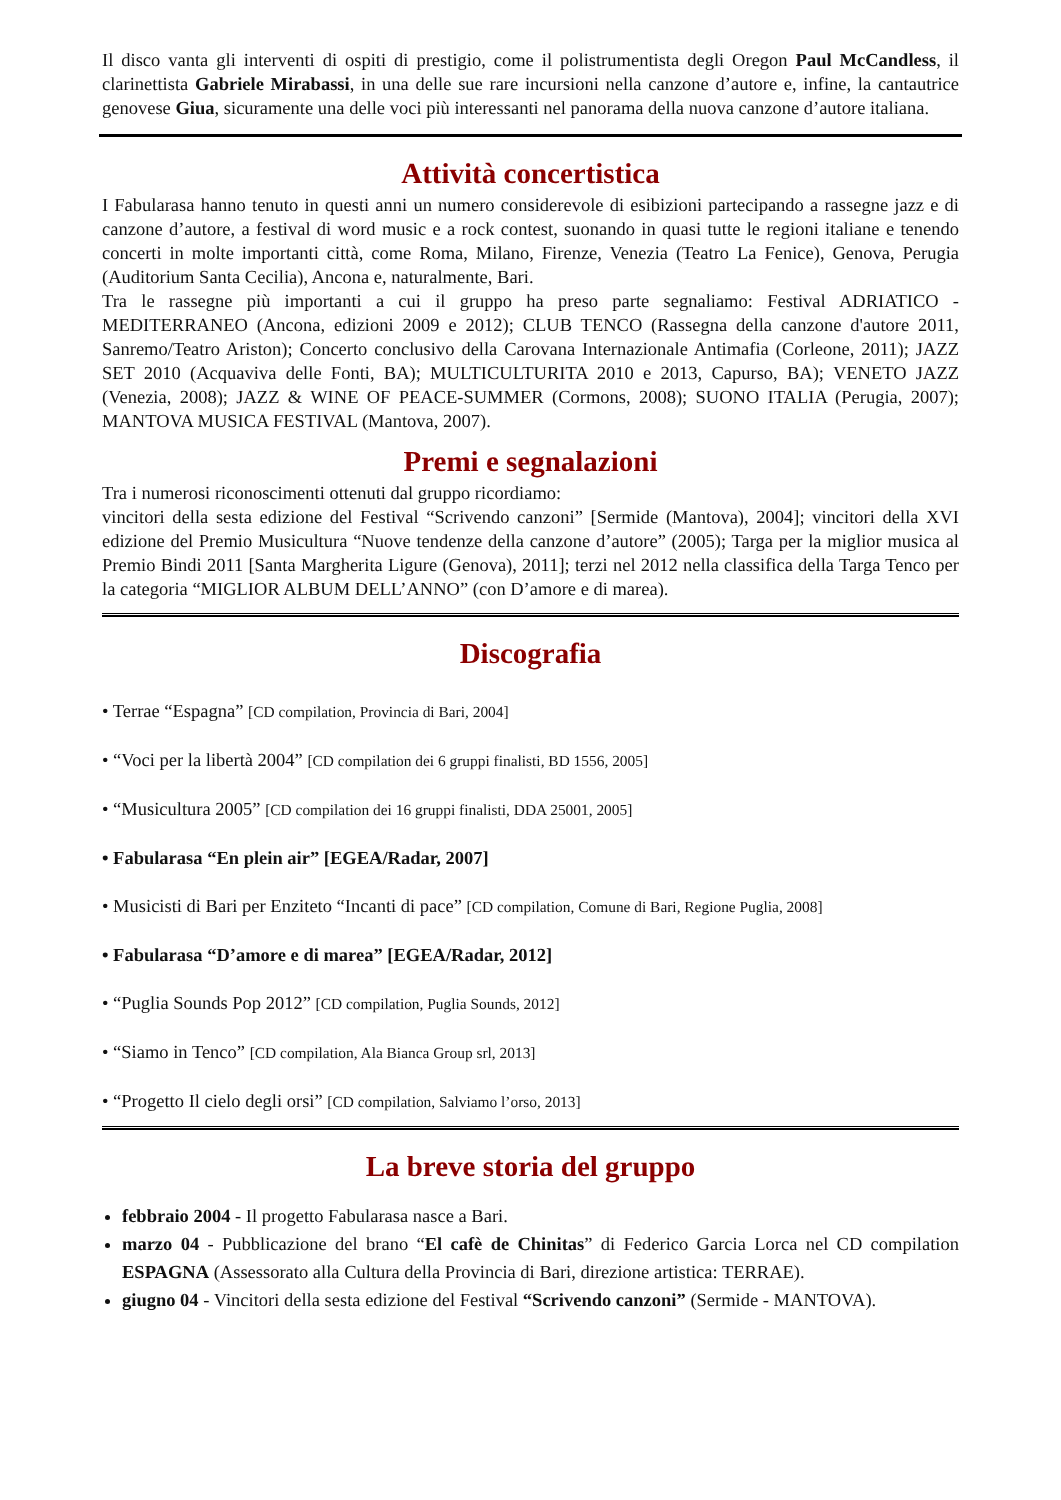Il disco vanta gli interventi di ospiti di prestigio, come il polistrumentista degli Oregon Paul McCandless, il clarinettista Gabriele Mirabassi, in una delle sue rare incursioni nella canzone d’autore e, infine, la cantautrice genovese Giua, sicuramente una delle voci più interessanti nel panorama della nuova canzone d’autore italiana.
Attività concertistica
I Fabularasa hanno tenuto in questi anni un numero considerevole di esibizioni partecipando a rassegne jazz e di canzone d’autore, a festival di word music e a rock contest, suonando in quasi tutte le regioni italiane e tenendo concerti in molte importanti città, come Roma, Milano, Firenze, Venezia (Teatro La Fenice), Genova, Perugia (Auditorium Santa Cecilia), Ancona e, naturalmente, Bari.
Tra le rassegne più importanti a cui il gruppo ha preso parte segnaliamo: Festival ADRIATICO - MEDITERRANEO (Ancona, edizioni 2009 e 2012); CLUB TENCO (Rassegna della canzone d'autore 2011, Sanremo/Teatro Ariston); Concerto conclusivo della Carovana Internazionale Antimafia (Corleone, 2011); JAZZ SET 2010 (Acquaviva delle Fonti, BA); MULTICULTURITA 2010 e 2013, Capurso, BA); VENETO JAZZ (Venezia, 2008); JAZZ & WINE OF PEACE-SUMMER (Cormons, 2008); SUONO ITALIA (Perugia, 2007); MANTOVA MUSICA FESTIVAL (Mantova, 2007).
Premi e segnalazioni
Tra i numerosi riconoscimenti ottenuti dal gruppo ricordiamo:
vincitori della sesta edizione del Festival “Scrivendo canzoni” [Sermide (Mantova), 2004]; vincitori della XVI edizione del Premio Musicultura “Nuove tendenze della canzone d’autore” (2005); Targa per la miglior musica al Premio Bindi 2011 [Santa Margherita Ligure (Genova), 2011]; terzi nel 2012 nella classifica della Targa Tenco per la categoria “MIGLIOR ALBUM DELL’ANNO” (con D’amore e di marea).
Discografia
• Terrae “Espagna” [CD compilation, Provincia di Bari, 2004]
• “Voci per la libertà 2004” [CD compilation dei 6 gruppi finalisti, BD 1556, 2005]
• “Musicultura 2005” [CD compilation dei 16 gruppi finalisti, DDA 25001, 2005]
• Fabularasa “En plein air” [EGEA/Radar, 2007]
• Musicisti di Bari per Enziteto “Incanti di pace” [CD compilation, Comune di Bari, Regione Puglia, 2008]
• Fabularasa “D’amore e di marea” [EGEA/Radar, 2012]
• “Puglia Sounds Pop 2012” [CD compilation, Puglia Sounds, 2012]
• “Siamo in Tenco” [CD compilation, Ala Bianca Group srl, 2013]
• “Progetto Il cielo degli orsi” [CD compilation, Salviamo l’orso, 2013]
La breve storia del gruppo
febbraio 2004 - Il progetto Fabularasa nasce a Bari.
marzo 04 - Pubblicazione del brano “El cafè de Chinitas” di Federico Garcia Lorca nel CD compilation ESPAGNA (Assessorato alla Cultura della Provincia di Bari, direzione artistica: TERRAE).
giugno 04 - Vincitori della sesta edizione del Festival “Scrivendo canzoni” (Sermide - MANTOVA).